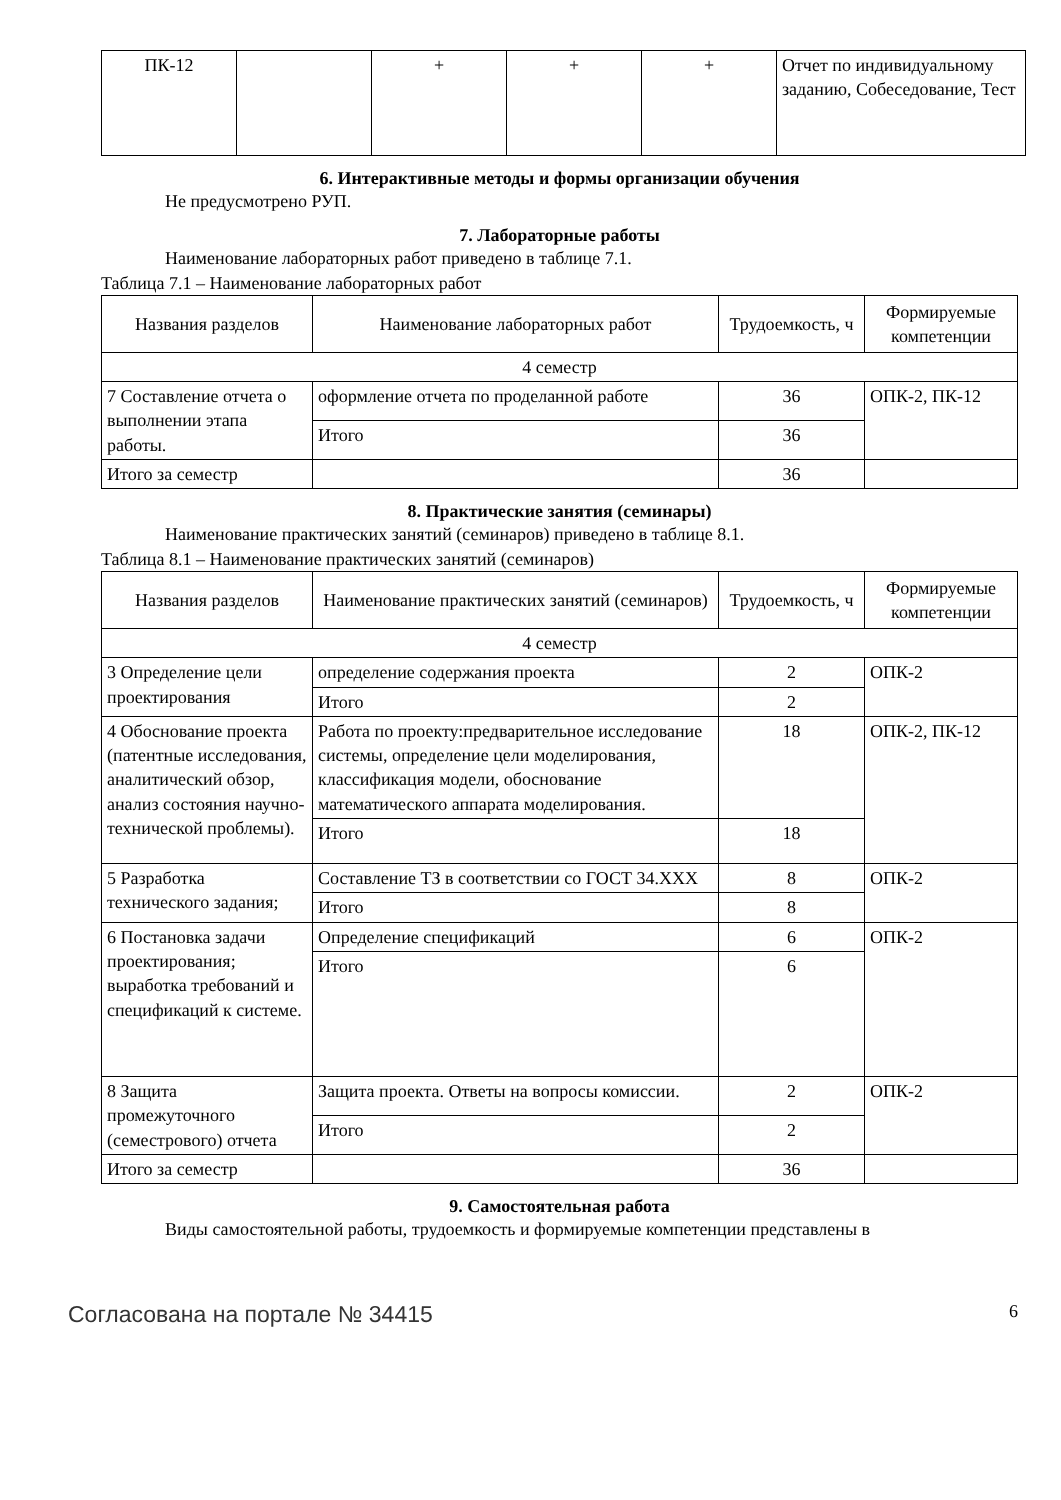| ПК-12 | | + | + | + | Отчет по индивидуальному заданию, Собеседование, Тест |
6. Интерактивные методы и формы организации обучения
Не предусмотрено РУП.
7. Лабораторные работы
Наименование лабораторных работ приведено в таблице 7.1.
Таблица 7.1 – Наименование лабораторных работ
| Названия разделов | Наименование лабораторных работ | Трудоемкость, ч | Формируемые компетенции |
| --- | --- | --- | --- |
| 4 семестр | | | |
| 7 Составление отчета о выполнении этапа работы. | оформление отчета по проделанной работе | 36 | ОПК-2, ПК-12 |
| | Итого | 36 | |
| Итого за семестр | | 36 | |
8. Практические занятия (семинары)
Наименование практических занятий (семинаров) приведено в таблице 8.1.
Таблица 8.1 – Наименование практических занятий (семинаров)
| Названия разделов | Наименование практических занятий (семинаров) | Трудоемкость, ч | Формируемые компетенции |
| --- | --- | --- | --- |
| 4 семестр | | | |
| 3 Определение цели проектирования | определение содержания проекта | 2 | ОПК-2 |
| | Итого | 2 | |
| 4 Обоснование проекта (патентные исследования, аналитический обзор, анализ состояния научно-технической проблемы). | Работа по проекту:предварительное исследование системы, определение цели моделирования, классификация модели, обоснование математического аппарата моделирования. | 18 | ОПК-2, ПК-12 |
| | Итого | 18 | |
| 5 Разработка технического задания; | Составление ТЗ в соответствии со ГОСТ 34.ХХХ | 8 | ОПК-2 |
| | Итого | 8 | |
| 6 Постановка задачи проектирования; выработка требований и спецификаций к системе. | Определение спецификаций | 6 | ОПК-2 |
| | Итого | 6 | |
| 8 Защита промежуточного (семестрового) отчета | Защита проекта. Ответы на вопросы комиссии. | 2 | ОПК-2 |
| | Итого | 2 | |
| Итого за семестр | | 36 | |
9. Самостоятельная работа
Виды самостоятельной работы, трудоемкость и формируемые компетенции представлены в
Согласована на портале № 34415 6